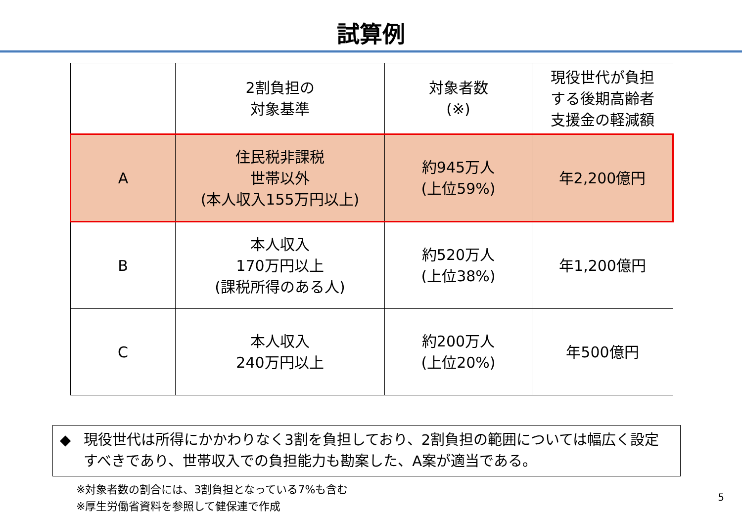試算例
| | 2割負担の 対象基準 | 対象者数 (※) | 現役世代が負担 する後期高齢者 支援金の軽減額 |
| --- | --- | --- | --- |
| A | 住民税非課税 世帯以外 (本人収入155万円以上) | 約945万人 (上位59%) | 年2,200億円 |
| B | 本人収入 170万円以上 (課税所得のある人) | 約520万人 (上位38%) | 年1,200億円 |
| C | 本人収入 240万円以上 | 約200万人 (上位20%) | 年500億円 |
◆ 現役世代は所得にかかわりなく3割を負担しており、2割負担の範囲については幅広く設定すべきであり、世帯収入での負担能力も勘案した、A案が適当である。
※対象者数の割合には、3割負担となっている7%も含む
※厚生労働省資料を参照して健保連で作成
5